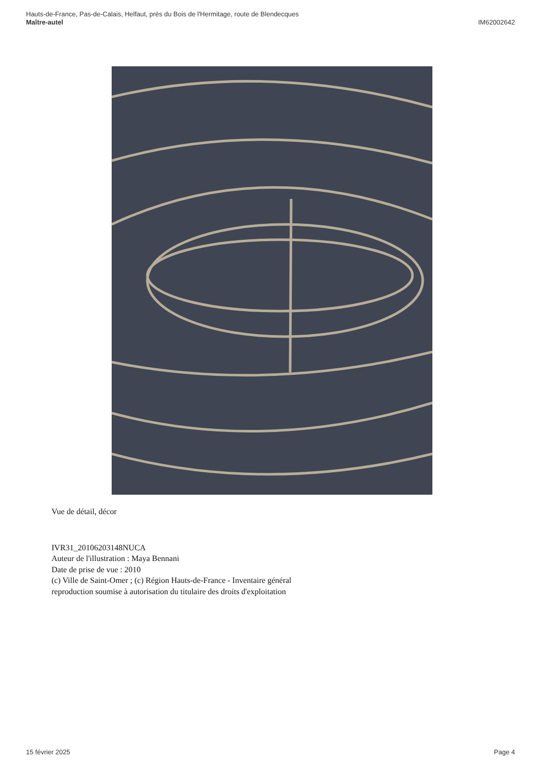Hauts-de-France, Pas-de-Calais, Helfaut, près du Bois de l'Hermitage, route de Blendecques
IM62002642 Maître-autel
Vue de détail, décor
IVR31_20106203148NUCA
Auteur de l'illustration : Maya Bennani
Date de prise de vue : 2010
(c) Ville de Saint-Omer ; (c) Région Hauts-de-France - Inventaire général
reproduction soumise à autorisation du titulaire des droits d'exploitation
Page 4 15 février 2025